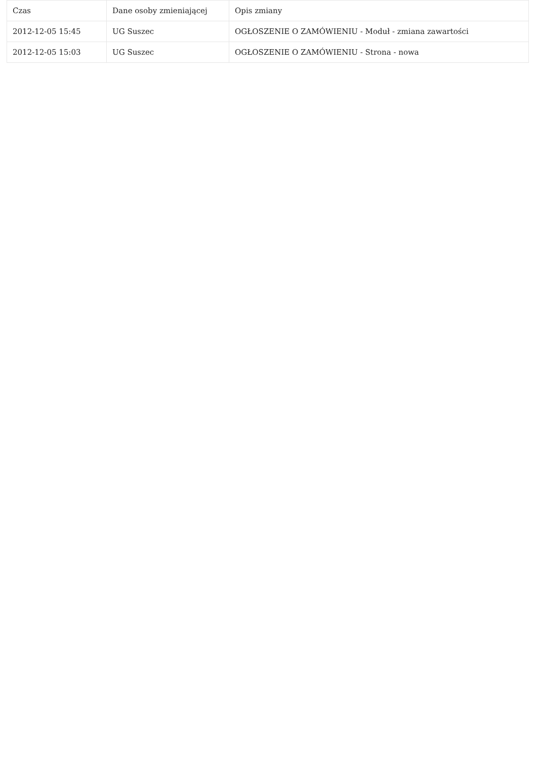| Czas | Dane osoby zmieniającej | Opis zmiany |
| --- | --- | --- |
| 2012-12-05 15:45 | UG Suszec | OGŁOSZENIE O ZAMÓWIENIU - Moduł - zmiana zawartości |
| 2012-12-05 15:03 | UG Suszec | OGŁOSZENIE O ZAMÓWIENIU - Strona - nowa |